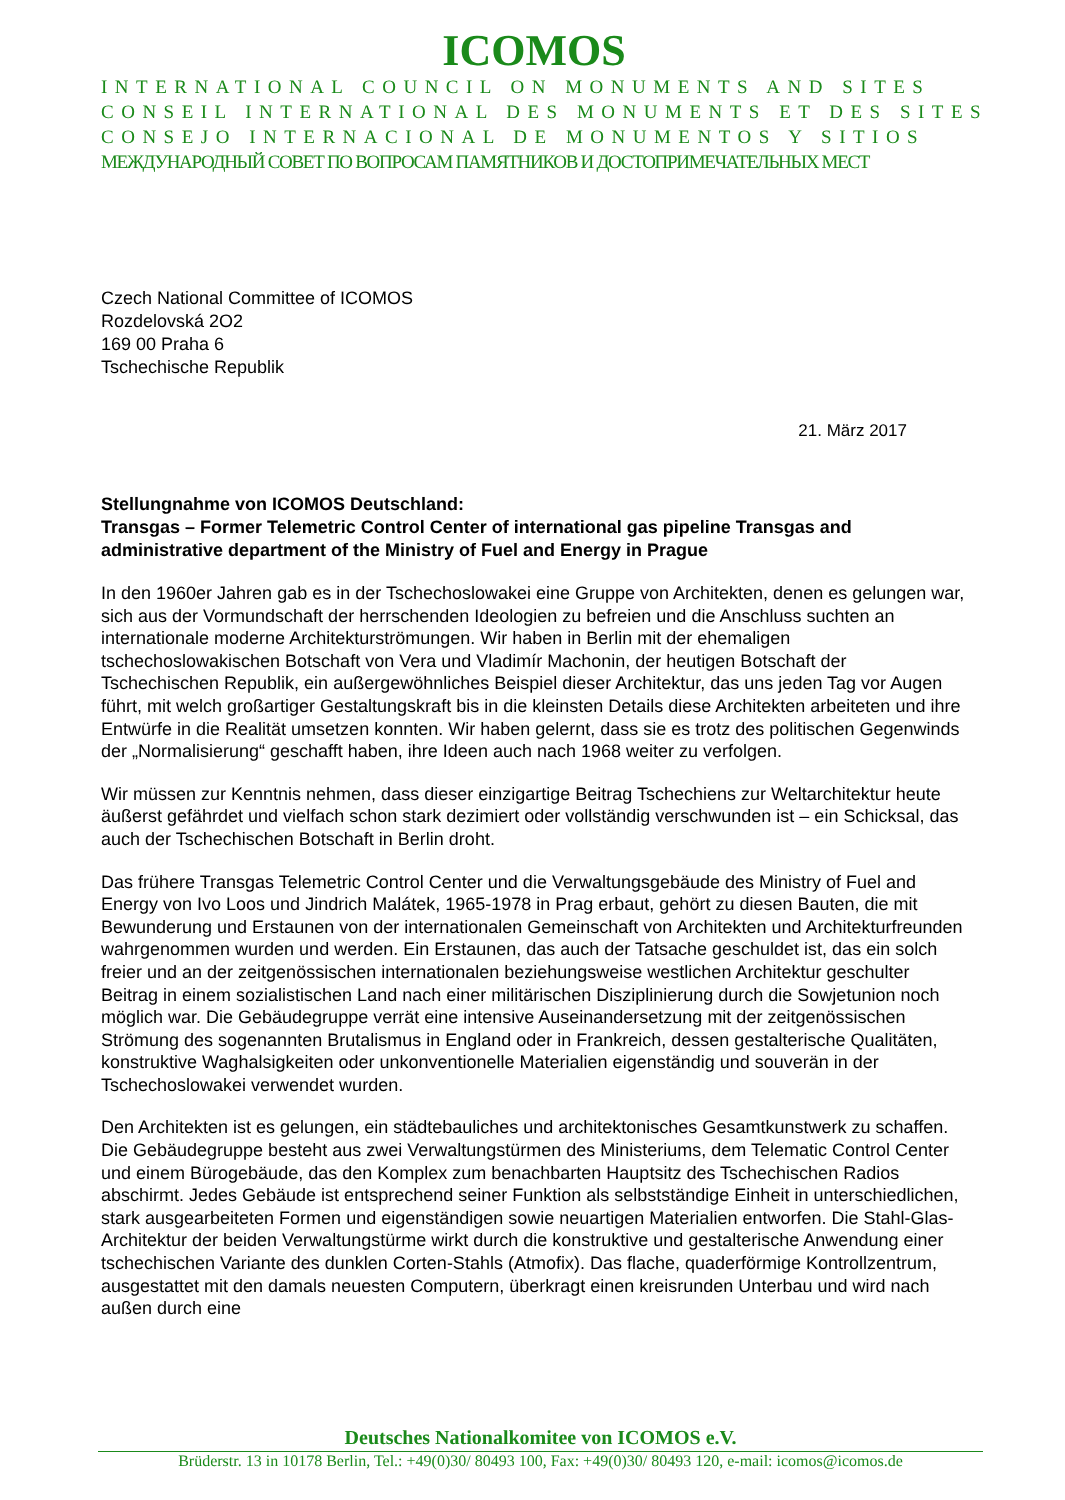ICOMOS
INTERNATIONAL COUNCIL ON MONUMENTS AND SITES
CONSEIL INTERNATIONAL DES MONUMENTS ET DES SITES
CONSEJO INTERNACIONAL DE MONUMENTOS Y SITIOS
МЕЖДУНАРОДНЫЙ СОВЕТ ПО ВОПРОСАМ ПАМЯТНИКОВ И ДОСТОПРИМЕЧАТЕЛЬНЫХ МЕСТ
Czech National Committee of ICOMOS
Rozdelovská 2O2
169 00 Praha 6
Tschechische Republik
21. März 2017
Stellungnahme von ICOMOS Deutschland:
Transgas – Former Telemetric Control Center of international gas pipeline Transgas and administrative department of the Ministry of Fuel and Energy in Prague
In den 1960er Jahren gab es in der Tschechoslowakei eine Gruppe von Architekten, denen es gelungen war, sich aus der Vormundschaft der herrschenden Ideologien zu befreien und die Anschluss suchten an internationale moderne Architekturströmungen. Wir haben in Berlin mit der ehemaligen tschechoslowakischen Botschaft von Vera und Vladimír Machonin, der heutigen Botschaft der Tschechischen Republik, ein außergewöhnliches Beispiel dieser Architektur, das uns jeden Tag vor Augen führt, mit welch großartiger Gestaltungskraft bis in die kleinsten Details diese Architekten arbeiteten und ihre Entwürfe in die Realität umsetzen konnten. Wir haben gelernt, dass sie es trotz des politischen Gegenwinds der „Normalisierung“ geschafft haben, ihre Ideen auch nach 1968 weiter zu verfolgen.
Wir müssen zur Kenntnis nehmen, dass dieser einzigartige Beitrag Tschechiens zur Weltarchitektur heute äußerst gefährdet und vielfach schon stark dezimiert oder vollständig verschwunden ist – ein Schicksal, das auch der Tschechischen Botschaft in Berlin droht.
Das frühere Transgas Telemetric Control Center und die Verwaltungsgebäude des Ministry of Fuel and Energy von Ivo Loos und Jindrich Malátek, 1965-1978 in Prag erbaut, gehört zu diesen Bauten, die mit Bewunderung und Erstaunen von der internationalen Gemeinschaft von Architekten und Architekturfreunden wahrgenommen wurden und werden. Ein Erstaunen, das auch der Tatsache geschuldet ist, das ein solch freier und an der zeitgenössischen internationalen beziehungsweise westlichen Architektur geschulter Beitrag in einem sozialistischen Land nach einer militärischen Disziplinierung durch die Sowjetunion noch möglich war. Die Gebäudegruppe verrät eine intensive Auseinandersetzung mit der zeitgenössischen Strömung des sogenannten Brutalismus in England oder in Frankreich, dessen gestalterische Qualitäten, konstruktive Waghalsigkeiten oder unkonventionelle Materialien eigenständig und souverän in der Tschechoslowakei verwendet wurden.
Den Architekten ist es gelungen, ein städtebauliches und architektonisches Gesamtkunstwerk zu schaffen. Die Gebäudegruppe besteht aus zwei Verwaltungstürmen des Ministeriums, dem Telematic Control Center und einem Bürogebäude, das den Komplex zum benachbarten Hauptsitz des Tschechischen Radios abschirmt. Jedes Gebäude ist entsprechend seiner Funktion als selbstständige Einheit in unterschiedlichen, stark ausgearbeiteten Formen und eigenständigen sowie neuartigen Materialien entworfen. Die Stahl-Glas-Architektur der beiden Verwaltungstürme wirkt durch die konstruktive und gestalterische Anwendung einer tschechischen Variante des dunklen Corten-Stahls (Atmofix). Das flache, quaderförmige Kontrollzentrum, ausgestattet mit den damals neuesten Computern, überkragt einen kreisrunden Unterbau und wird nach außen durch eine
Deutsches Nationalkomitee von ICOMOS e.V.
Brüderstr. 13 in 10178 Berlin, Tel.: +49(0)30/ 80493 100, Fax: +49(0)30/ 80493 120, e-mail: icomos@icomos.de